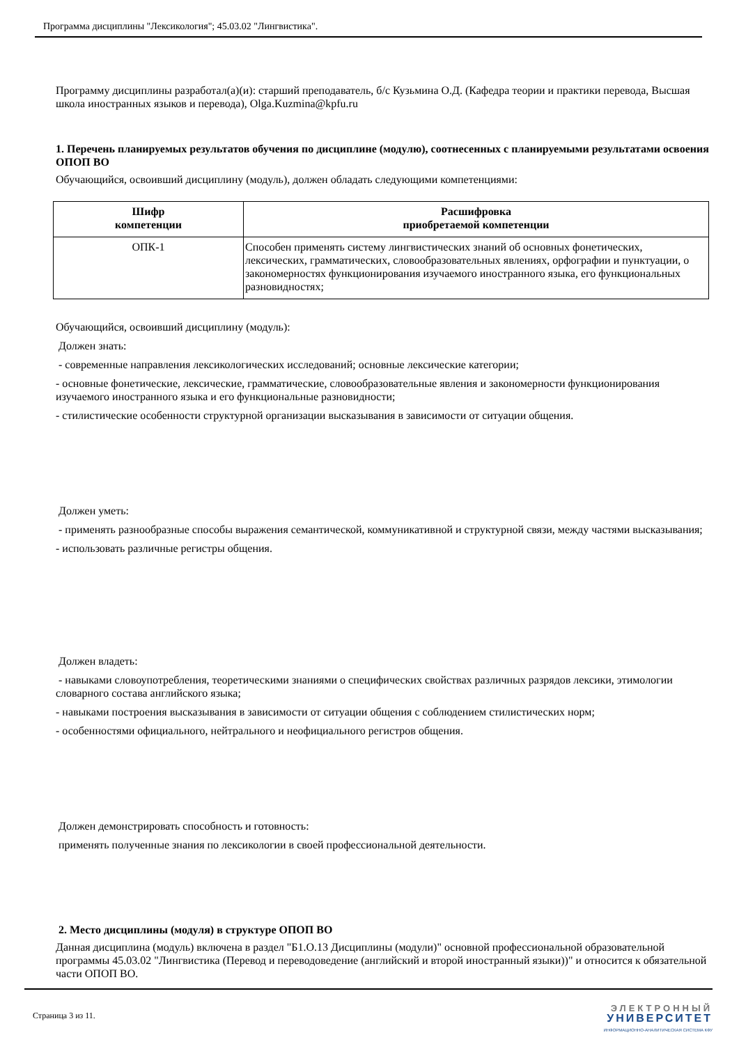Программа дисциплины "Лексикология"; 45.03.02 "Лингвистика".
Программу дисциплины разработал(а)(и): старший преподаватель, б/с Кузьмина О.Д. (Кафедра теории и практики перевода, Высшая школа иностранных языков и перевода), Olga.Kuzmina@kpfu.ru
1. Перечень планируемых результатов обучения по дисциплине (модулю), соотнесенных с планируемыми результатами освоения ОПОП ВО
Обучающийся, освоивший дисциплину (модуль), должен обладать следующими компетенциями:
| Шифр компетенции | Расшифровка приобретаемой компетенции |
| --- | --- |
| ОПК-1 | Способен применять систему лингвистических знаний об основных фонетических, лексических, грамматических, словообразовательных явлениях, орфографии и пунктуации, о закономерностях функционирования изучаемого иностранного языка, его функциональных разновидностях; |
Обучающийся, освоивший дисциплину (модуль):
Должен знать:
- современные направления лексикологических исследований; основные лексические категории;
- основные фонетические, лексические, грамматические, словообразовательные явления и закономерности функционирования изучаемого иностранного языка и его функциональные разновидности;
- стилистические особенности структурной организации высказывания в зависимости от ситуации общения.
Должен уметь:
- применять разнообразные способы выражения семантической, коммуникативной и структурной связи, между частями высказывания;
- использовать различные регистры общения.
Должен владеть:
- навыками словоупотребления, теоретическими знаниями о специфических свойствах различных разрядов лексики, этимологии словарного состава английского языка;
- навыками построения высказывания в зависимости от ситуации общения с соблюдением стилистических норм;
- особенностями официального, нейтрального и неофициального регистров общения.
Должен демонстрировать способность и готовность:
применять полученные знания по лексикологии в своей профессиональной деятельности.
2. Место дисциплины (модуля) в структуре ОПОП ВО
Данная дисциплина (модуль) включена в раздел "Б1.О.13 Дисциплины (модули)" основной профессиональной образовательной программы 45.03.02 "Лингвистика (Перевод и переводоведение (английский и второй иностранный языки))" и относится к обязательной части ОПОП ВО.
Страница 3 из 11.
ЭЛЕКТРОННЫЙ
УНИВЕРСИТЕТ
ИНФОРМАЦИОННО-АНАЛИТИЧЕСКАЯ СИСТЕМА КФУ